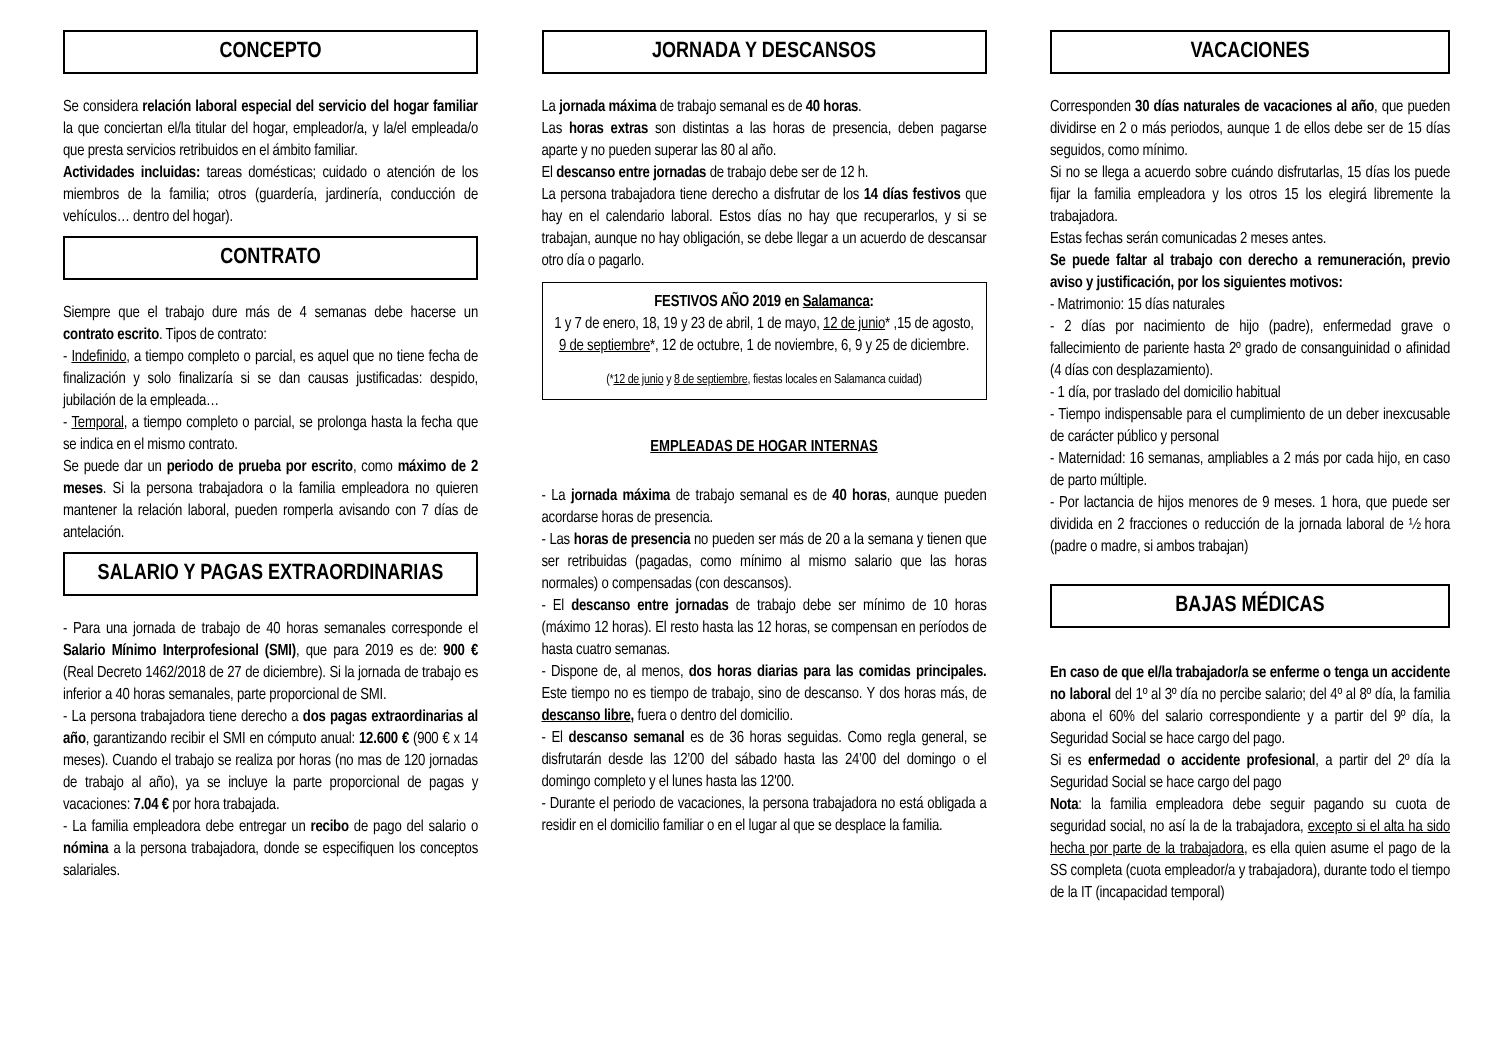CONCEPTO
Se considera relación laboral especial del servicio del hogar familiar la que conciertan el/la titular del hogar, empleador/a, y la/el empleada/o que presta servicios retribuidos en el ámbito familiar.
Actividades incluidas: tareas domésticas; cuidado o atención de los miembros de la familia; otros (guardería, jardinería, conducción de vehículos… dentro del hogar).
CONTRATO
Siempre que el trabajo dure más de 4 semanas debe hacerse un contrato escrito. Tipos de contrato:
- Indefinido, a tiempo completo o parcial, es aquel que no tiene fecha de finalización y solo finalizaría si se dan causas justificadas: despido, jubilación de la empleada…
- Temporal, a tiempo completo o parcial, se prolonga hasta la fecha que se indica en el mismo contrato.
Se puede dar un periodo de prueba por escrito, como máximo de 2 meses. Si la persona trabajadora o la familia empleadora no quieren mantener la relación laboral, pueden romperla avisando con 7 días de antelación.
SALARIO Y PAGAS EXTRAORDINARIAS
- Para una jornada de trabajo de 40 horas semanales corresponde el Salario Mínimo Interprofesional (SMI), que para 2019 es de: 900 € (Real Decreto 1462/2018 de 27 de diciembre). Si la jornada de trabajo es inferior a 40 horas semanales, parte proporcional de SMI.
- La persona trabajadora tiene derecho a dos pagas extraordinarias al año, garantizando recibir el SMI en cómputo anual: 12.600 € (900 € x 14 meses). Cuando el trabajo se realiza por horas (no mas de 120 jornadas de trabajo al año), ya se incluye la parte proporcional de pagas y vacaciones: 7.04 € por hora trabajada.
- La familia empleadora debe entregar un recibo de pago del salario o nómina a la persona trabajadora, donde se especifiquen los conceptos salariales.
JORNADA Y DESCANSOS
La jornada máxima de trabajo semanal es de 40 horas.
Las horas extras son distintas a las horas de presencia, deben pagarse aparte y no pueden superar las 80 al año.
El descanso entre jornadas de trabajo debe ser de 12 h.
La persona trabajadora tiene derecho a disfrutar de los 14 días festivos que hay en el calendario laboral. Estos días no hay que recuperarlos, y si se trabajan, aunque no hay obligación, se debe llegar a un acuerdo de descansar otro día o pagarlo.
FESTIVOS AÑO 2019 en Salamanca:
1 y 7 de enero, 18, 19 y 23 de abril, 1 de mayo, 12 de junio* ,15 de agosto, 9 de septiembre*, 12 de octubre, 1 de noviembre, 6, 9 y 25 de diciembre.
(*12 de junio y 8 de septiembre, fiestas locales en Salamanca cuidad)
EMPLEADAS DE HOGAR INTERNAS
- La jornada máxima de trabajo semanal es de 40 horas, aunque pueden acordarse horas de presencia.
- Las horas de presencia no pueden ser más de 20 a la semana y tienen que ser retribuidas (pagadas, como mínimo al mismo salario que las horas normales) o compensadas (con descansos).
- El descanso entre jornadas de trabajo debe ser mínimo de 10 horas (máximo 12 horas). El resto hasta las 12 horas, se compensan en períodos de hasta cuatro semanas.
- Dispone de, al menos, dos horas diarias para las comidas principales. Este tiempo no es tiempo de trabajo, sino de descanso. Y dos horas más, de descanso libre, fuera o dentro del domicilio.
- El descanso semanal es de 36 horas seguidas. Como regla general, se disfrutarán desde las 12’00 del sábado hasta las 24’00 del domingo o el domingo completo y el lunes hasta las 12'00.
- Durante el periodo de vacaciones, la persona trabajadora no está obligada a residir en el domicilio familiar o en el lugar al que se desplace la familia.
VACACIONES
Corresponden 30 días naturales de vacaciones al año, que pueden dividirse en 2 o más periodos, aunque 1 de ellos debe ser de 15 días seguidos, como mínimo.
Si no se llega a acuerdo sobre cuándo disfrutarlas, 15 días los puede fijar la familia empleadora y los otros 15 los elegirá libremente la trabajadora.
Estas fechas serán comunicadas 2 meses antes.
Se puede faltar al trabajo con derecho a remuneración, previo aviso y justificación, por los siguientes motivos:
- Matrimonio: 15 días naturales
- 2 días por nacimiento de hijo (padre), enfermedad grave o fallecimiento de pariente hasta 2º grado de consanguinidad o afinidad (4 días con desplazamiento).
- 1 día, por traslado del domicilio habitual
- Tiempo indispensable para el cumplimiento de un deber inexcusable de carácter público y personal
- Maternidad: 16 semanas, ampliables a 2 más por cada hijo, en caso de parto múltiple.
- Por lactancia de hijos menores de 9 meses. 1 hora, que puede ser dividida en 2 fracciones o reducción de la jornada laboral de ½ hora (padre o madre, si ambos trabajan)
BAJAS MÉDICAS
En caso de que el/la trabajador/a se enferme o tenga un accidente no laboral del 1º al 3º día no percibe salario; del 4º al 8º día, la familia abona el 60% del salario correspondiente y a partir del 9º día, la Seguridad Social se hace cargo del pago.
Si es enfermedad o accidente profesional, a partir del 2º día la Seguridad Social se hace cargo del pago
Nota: la familia empleadora debe seguir pagando su cuota de seguridad social, no así la de la trabajadora, excepto si el alta ha sido hecha por parte de la trabajadora, es ella quien asume el pago de la SS completa (cuota empleador/a y trabajadora), durante todo el tiempo de la IT (incapacidad temporal)